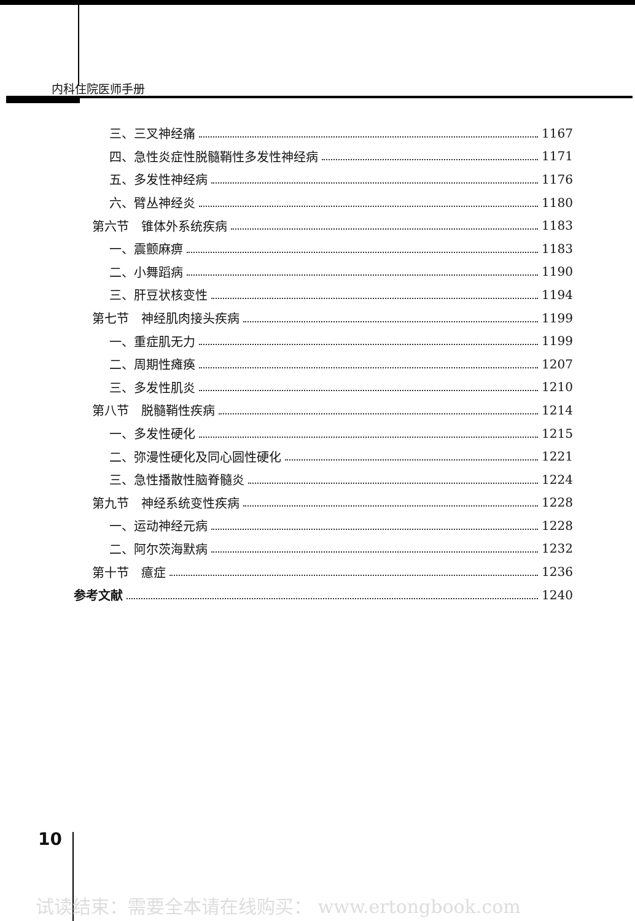内科住院医师手册
三、三叉神经痛 1167
四、急性炎症性脱髓鞘性多发性神经病 1171
五、多发性神经病 1176
六、臂丛神经炎 1180
第六节　锥体外系统疾病 1183
一、震颤麻痹 1183
二、小舞蹈病 1190
三、肝豆状核变性 1194
第七节　神经肌肉接头疾病 1199
一、重症肌无力 1199
二、周期性瘫痪 1207
三、多发性肌炎 1210
第八节　脱髓鞘性疾病 1214
一、多发性硬化 1215
二、弥漫性硬化及同心圆性硬化 1221
三、急性播散性脑脊髓炎 1224
第九节　神经系统变性疾病 1228
一、运动神经元病 1228
二、阿尔茨海默病 1232
第十节　癔症 1236
参考文献 1240
10
试读结束：需要全本请在线购买： www.ertongbook.com